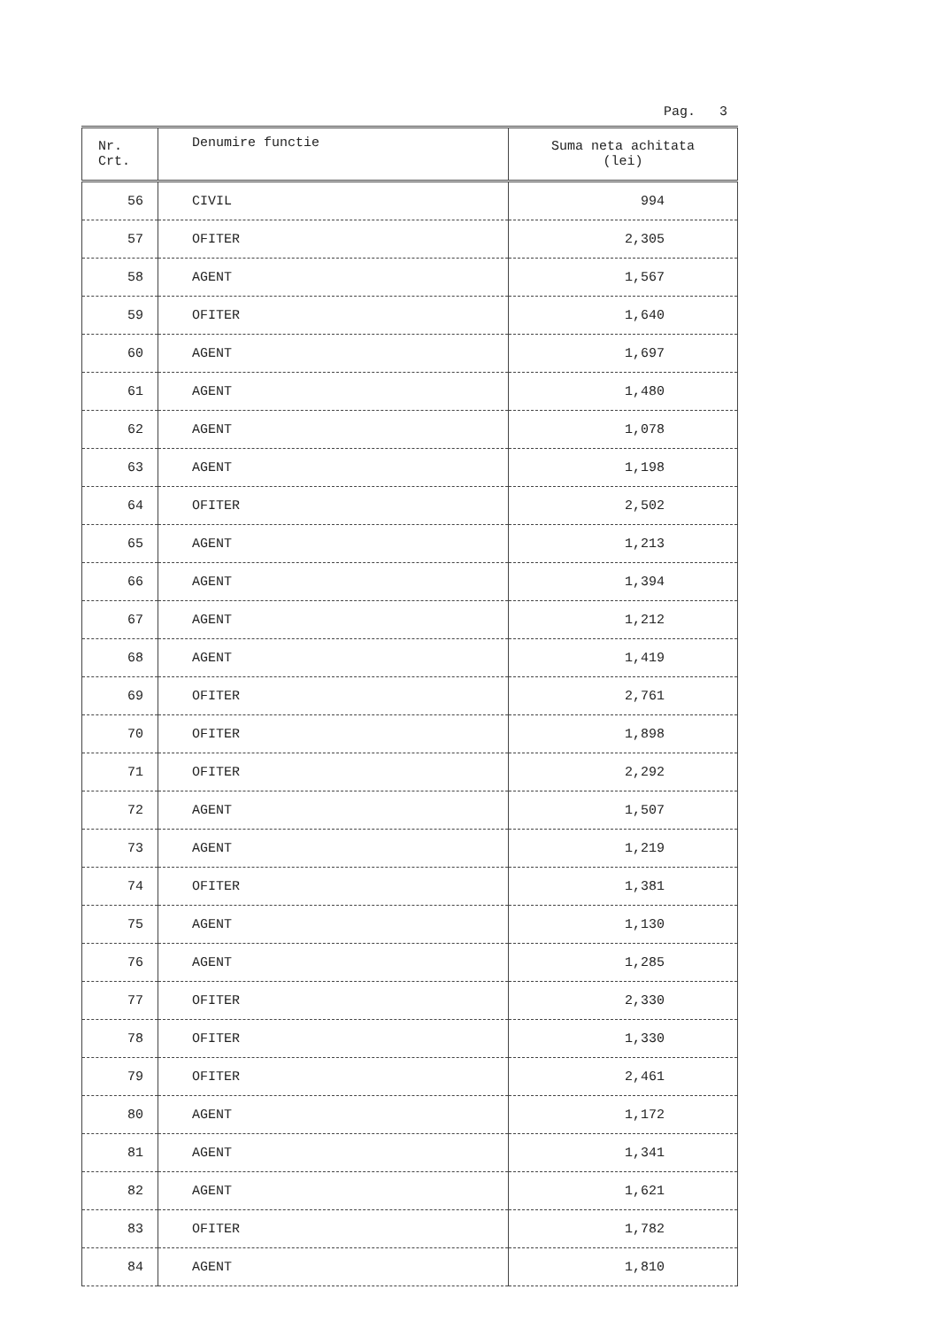Pag. 3
| Nr. Crt. | Denumire functie | Suma neta achitata (lei) |
| --- | --- | --- |
| 56 | CIVIL | 994 |
| 57 | OFITER | 2,305 |
| 58 | AGENT | 1,567 |
| 59 | OFITER | 1,640 |
| 60 | AGENT | 1,697 |
| 61 | AGENT | 1,480 |
| 62 | AGENT | 1,078 |
| 63 | AGENT | 1,198 |
| 64 | OFITER | 2,502 |
| 65 | AGENT | 1,213 |
| 66 | AGENT | 1,394 |
| 67 | AGENT | 1,212 |
| 68 | AGENT | 1,419 |
| 69 | OFITER | 2,761 |
| 70 | OFITER | 1,898 |
| 71 | OFITER | 2,292 |
| 72 | AGENT | 1,507 |
| 73 | AGENT | 1,219 |
| 74 | OFITER | 1,381 |
| 75 | AGENT | 1,130 |
| 76 | AGENT | 1,285 |
| 77 | OFITER | 2,330 |
| 78 | OFITER | 1,330 |
| 79 | OFITER | 2,461 |
| 80 | AGENT | 1,172 |
| 81 | AGENT | 1,341 |
| 82 | AGENT | 1,621 |
| 83 | OFITER | 1,782 |
| 84 | AGENT | 1,810 |